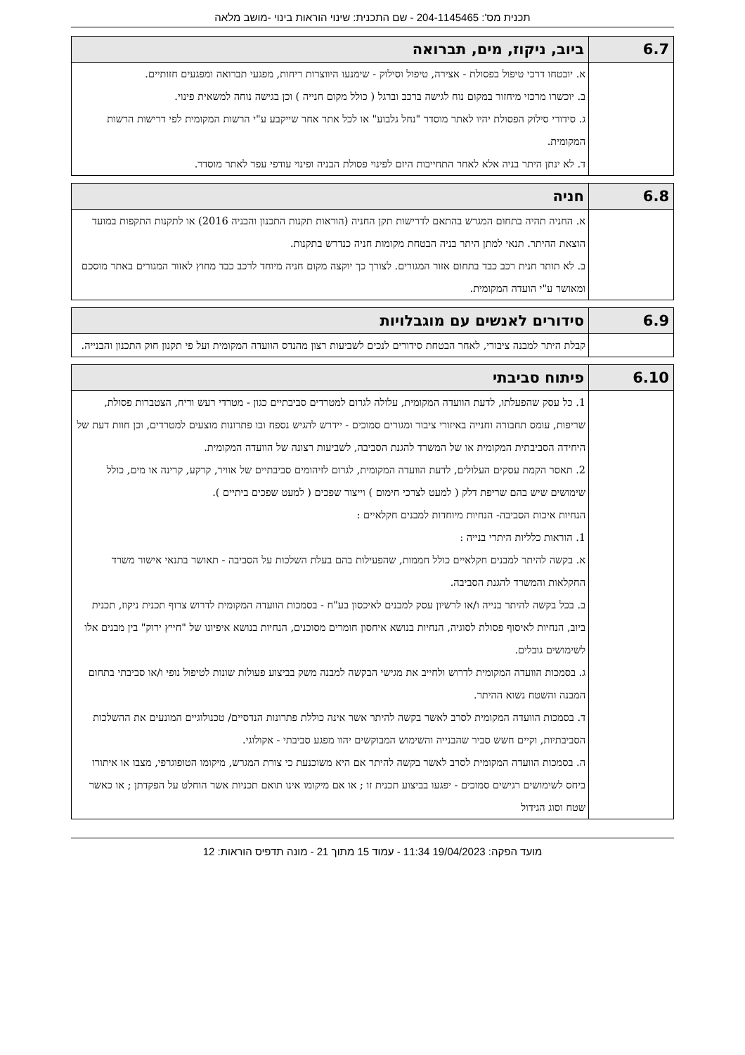תכנית מס': 204-1145465 - שם התכנית: שינוי הוראות בינוי -מושב מלאה
| 6.7 | ביוב, ניקוז, מים, תברואה |
| --- | --- |
| | א. יובטחו דרכי טיפול בפסולת - אצירה, טיפול וסילוק - שימנעו היווצרות ריחות, מפגעי תברואה ומפגעים חזותיים. ב. יוכשרו מרכזי מיחזור במקום נוח לגישה ברכב וברגל ( כולל מקום חנייה ) וכן בגישה נוחה למשאית פינוי. ג. סידורי סילוק הפסולת יהיו לאתר מוסדר "נחל גלבוע" או לכל אתר אחר שייקבע ע"י הרשות המקומית לפי דרישות הרשות המקומית. ד. לא ינתן היתר בניה אלא לאחר התחייבות היזם לפינוי פסולת הבניה ופינוי עודפי עפר לאתר מוסדר. |
| 6.8 | חניה |
| --- | --- |
| | א. החניה תהיה בתחום המגרש בהתאם לדרישות תקן החניה (הוראות תקנות התכנון והבניה 2016) או לתקנות התקפות במועד הוצאת ההיתר. תנאי למתן היתר בניה הבטחת מקומות חניה כנדרש בתקנות. ב. לא תותר חנית רכב כבד בתחום אזור המגורים. לצורך כך יוקצה מקום חניה מיוחד לרכב כבד מחוץ לאזור המגורים באתר מוסכם ומאושר ע"י הועדה המקומית. |
| 6.9 | סידורים לאנשים עם מוגבלויות |
| --- | --- |
| | קבלת היתר למבנה ציבורי, לאחר הבטחת סידורים לנכים לשביעות רצון מהנדס הוועדה המקומית ועל פי תקנון חוק התכנון והבנייה. |
| 6.10 | פיתוח סביבתי |
| --- | --- |
| | 1. כל עסק שהפעלתו, לדעת הוועדה המקומית, עלולה לגרום למטרדים סביבתיים כגון - מטרדי רעש וריח, הצטברות פסולת, שריפות, עומס תחבורה וחנייה באיזורי ציבור ומגורים סמוכים - יידרש להגיש נספח ובו פתרונות מוצעים למטרדים, וכן חוות דעת של היחידה הסביבתית המקומית או של המשרד להגנת הסביבה, לשביעות רצונה של הוועדה המקומית. 2. תאסר הקמת עסקים העלולים, לדעת הוועדה המקומית, לגרום לזיהומים סביבתיים של אוויר, קרקע, קרינה או מים, כולל שימושים שיש בהם שריפת דלק ( למעט לצרכי חימום ) וייצור שפכים ( למעט שפכים ביתיים ). הנחיות איכות הסביבה- הנחיות מיוחדות למבנים חקלאיים : 1. הוראות כלליות היתרי בנייה : א. בקשה להיתר למבנים חקלאיים כולל חממות, שהפעילות בהם בעלת השלכות על הסביבה - תאושר בתנאי אישור משרד החקלאות והמשרד להגנת הסביבה. ב. בכל בקשה להיתר בנייה ו/או לרשיון עסק למבנים לאיכסון בע"ח - בסמכות הוועדה המקומית לדרוש צרוף תכנית ניקוז, תכנית ביוב, הנחיות לאיסוף פסולת לסוגיה, הנחיות בנושא איחסון חומרים מסוכנים, הנחיות בנושא איפיונו של "חייץ ירוק" בין מבנים אלו לשימושים גובלים. ג. בסמכות הוועדה המקומית לדרוש ולחייב את מגישי הבקשה למבנה משק בביצוע פעולות שונות לטיפול נופי ו/או סביבתי בתחום המבנה והשטח נשוא ההיתר. ד. בסמכות הוועדה המקומית לסרב לאשר בקשה להיתר אשר אינה כוללת פתרונות הנדסיים/ טכנולוגיים המונעים את ההשלכות הסביבתיות, וקיים חשש סביר שהבנייה והשימוש המבוקשים יהוו מפגע סביבתי - אקולוגי. ה. בסמכות הוועדה המקומית לסרב לאשר בקשה להיתר אם היא משוכנעת כי צורת המגרש, מיקומו הטופוגרפי, מצבו או איתורו ביחס לשימושים רגישים סמוכים - יפגעו בביצוע תכנית זו ; או אם מיקומו אינו תואם תכניות אשר הוחלט על הפקדתן ; או כאשר שטח וסוג הגידול |
מועד הפקה: 19/04/2023 11:34 - עמוד 15 מתוך 21 - מונה תדפיס הוראות: 12